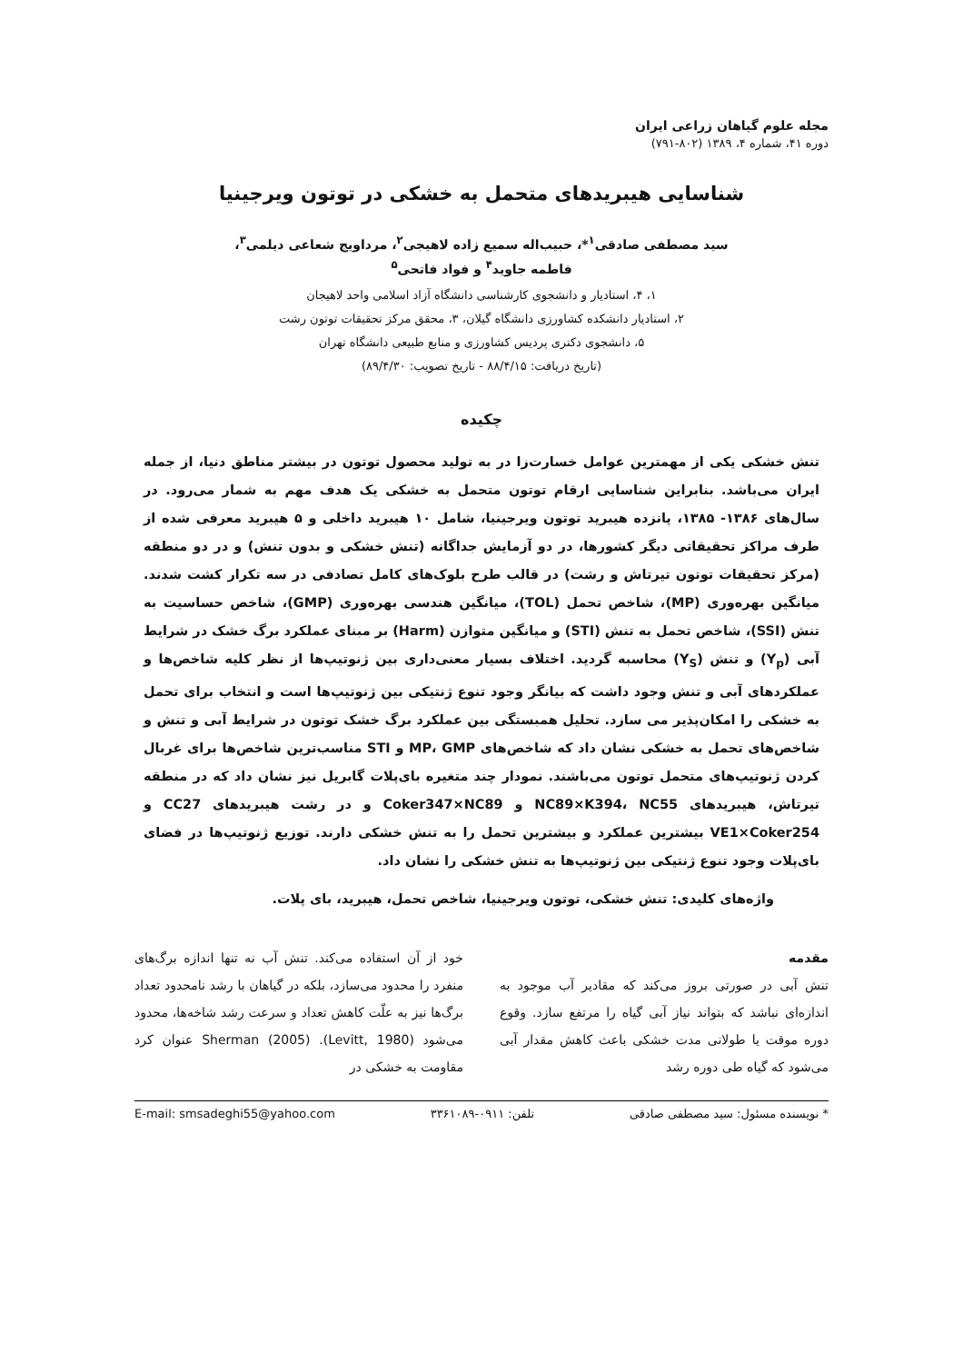مجله علوم گیاهان زراعی ایران
دوره ۴۱، شماره ۴، ۱۳۸۹ (۸۰۲-۷۹۱)
شناسایی هیبریدهای متحمل به خشکی در توتون ویرجینیا
سید مصطفی صادقی<sup>۱</sup>*، حبیب‌اله سمیع زاده لاهیجی<sup>۲</sup>، مرداویج شعاعی دیلمی<sup>۳</sup>،
فاطمه جاوید<sup>۴</sup> و فواد فاتحی<sup>۵</sup>
۱، ۴، استادیار و دانشجوی کارشناسی دانشگاه آزاد اسلامی واحد لاهیجان
۲، استادیار دانشکده کشاورزی دانشگاه گیلان، ۳، محقق مرکز تحقیقات توتون رشت
۵، دانشجوی دکتری پردیس کشاورزی و منابع طبیعی دانشگاه تهران
(تاریخ دریافت: ۸۸/۴/۱۵ - تاریخ تصویب: ۸۹/۴/۳۰)
چکیده
تنش خشکی یکی از مهمترین عوامل خسارت‌زا در به تولید محصول توتون در بیشتر مناطق دنیا، از جمله ایران می‌باشد. بنابراین شناسایی ارقام توتون متحمل به خشکی یک هدف مهم به شمار می‌رود. در سال‌های ۱۳۸۶- ۱۳۸۵، پانزده هیبرید توتون ویرجینیا، شامل ۱۰ هیبرید داخلی و ۵ هیبرید معرفی شده از طرف مراکز تحقیقاتی دیگر کشورها، در دو آزمایش جداگانه (تنش خشکی و بدون تنش) و در دو منطقه (مرکز تحقیقات توتون تیرتاش و رشت) در قالب طرح بلوک‌های کامل تصادفی در سه تکرار کشت شدند. میانگین بهره‌وری (MP)، شاخص تحمل (TOL)، میانگین هندسی بهره‌وری (GMP)، شاخص حساسیت به تنش (SSI)، شاخص تحمل به تنش (STI) و میانگین متوازن (Harm) بر مبنای عملکرد برگ خشک در شرایط آبی (Y<sub>p</sub>) و تنش (Y<sub>S</sub>) محاسبه گردید. اختلاف بسیار معنی‌داری بین ژنوتیپ‌ها از نظر کلیه شاخص‌ها و عملکردهای آبی و تنش وجود داشت که بیانگر وجود تنوع ژنتیکی بین ژنوتیپ‌ها است و انتخاب برای تحمل به خشکی را امکان‌پذیر می سازد. تحلیل همبستگی بین عملکرد برگ خشک توتون در شرایط آبی و تنش و شاخص‌های تحمل به خشکی نشان داد که شاخص‌های MP، GMP و STI مناسب‌ترین شاخص‌ها برای غربال کردن ژنوتیپ‌های متحمل توتون می‌باشند. نمودار چند متغیره بای‌پلات گابریل نیز نشان داد که در منطقه تیرتاش، هیبریدهای NC89×K394، NC55 و Coker347×NC89 و در رشت هیبریدهای CC27 و VE1×Coker254 بیشترین عملکرد و بیشترین تحمل را به تنش خشکی دارند. توزیع ژنوتیپ‌ها در فضای بای‌پلات وجود تنوع ژنتیکی بین ژنوتیپ‌ها به تنش خشکی را نشان داد.
واژه‌های کلیدی: تنش خشکی، توتون ویرجینیا، شاخص تحمل، هیبرید، بای پلات.
مقدمه
تنش آبی در صورتی بروز می‌کند که مقادیر آب موجود به اندازه‌ای نباشد که بتواند نیاز آبی گیاه را مرتفع سازد. وقوع دوره موقت یا طولانی مدت خشکی باعث کاهش مقدار آبی می‌شود که گیاه طی دوره رشد
خود از آن استفاده می‌کند. تنش آب نه تنها اندازه برگ‌های منفرد را محدود می‌سازد، بلکه در گیاهان با رشد نامحدود تعداد برگ‌ها نیز به علّت کاهش تعداد و سرعت رشد شاخه‌ها، محدود می‌شود (Levitt, 1980). Sherman (2005) عنوان کرد مقاومت به خشکی در
* نویسنده مسئول: سید مصطفی صادقی تلفن: ۰۹۱۱-۳۳۶۱۰۸۹ E-mail: smsadeghi55@yahoo.com